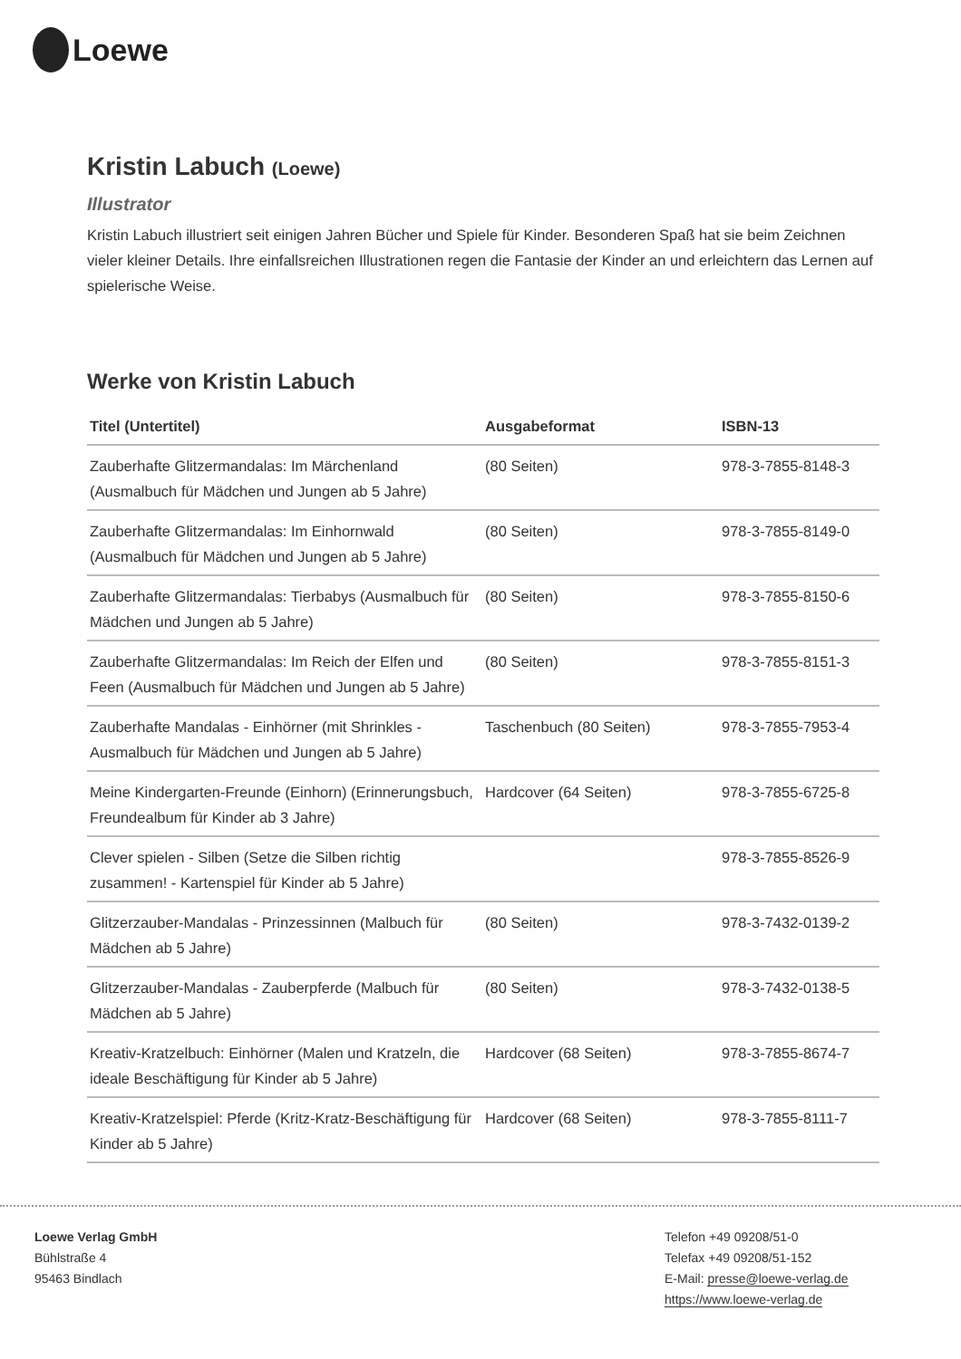Loewe
Kristin Labuch (Loewe)
Illustrator
Kristin Labuch illustriert seit einigen Jahren Bücher und Spiele für Kinder. Besonderen Spaß hat sie beim Zeichnen vieler kleiner Details. Ihre einfallsreichen Illustrationen regen die Fantasie der Kinder an und erleichtern das Lernen auf spielerische Weise.
Werke von Kristin Labuch
| Titel (Untertitel) | Ausgabeformat | ISBN-13 |
| --- | --- | --- |
| Zauberhafte Glitzermandalas: Im Märchenland (Ausmalbuch für Mädchen und Jungen ab 5 Jahre) | (80 Seiten) | 978-3-7855-8148-3 |
| Zauberhafte Glitzermandalas: Im Einhornwald (Ausmalbuch für Mädchen und Jungen ab 5 Jahre) | (80 Seiten) | 978-3-7855-8149-0 |
| Zauberhafte Glitzermandalas: Tierbabys (Ausmalbuch für Mädchen und Jungen ab 5 Jahre) | (80 Seiten) | 978-3-7855-8150-6 |
| Zauberhafte Glitzermandalas: Im Reich der Elfen und Feen (Ausmalbuch für Mädchen und Jungen ab 5 Jahre) | (80 Seiten) | 978-3-7855-8151-3 |
| Zauberhafte Mandalas - Einhörner (mit Shrinkles - Ausmalbuch für Mädchen und Jungen ab 5 Jahre) | Taschenbuch (80 Seiten) | 978-3-7855-7953-4 |
| Meine Kindergarten-Freunde (Einhorn) (Erinnerungsbuch, Freundealbum für Kinder ab 3 Jahre) | Hardcover (64 Seiten) | 978-3-7855-6725-8 |
| Clever spielen - Silben (Setze die Silben richtig zusammen! - Kartenspiel für Kinder ab 5 Jahre) | | 978-3-7855-8526-9 |
| Glitzerzauber-Mandalas - Prinzessinnen (Malbuch für Mädchen ab 5 Jahre) | (80 Seiten) | 978-3-7432-0139-2 |
| Glitzerzauber-Mandalas - Zauberpferde (Malbuch für Mädchen ab 5 Jahre) | (80 Seiten) | 978-3-7432-0138-5 |
| Kreativ-Kratzelbuch: Einhörner (Malen und Kratzeln, die ideale Beschäftigung für Kinder ab 5 Jahre) | Hardcover (68 Seiten) | 978-3-7855-8674-7 |
| Kreativ-Kratzelspiel: Pferde (Kritz-Kratz-Beschäftigung für Kinder ab 5 Jahre) | Hardcover (68 Seiten) | 978-3-7855-8111-7 |
Loewe Verlag GmbH
Bühlstraße 4
95463 Bindlach
Telefon +49 09208/51-0
Telefax +49 09208/51-152
E-Mail: presse@loewe-verlag.de
https://www.loewe-verlag.de